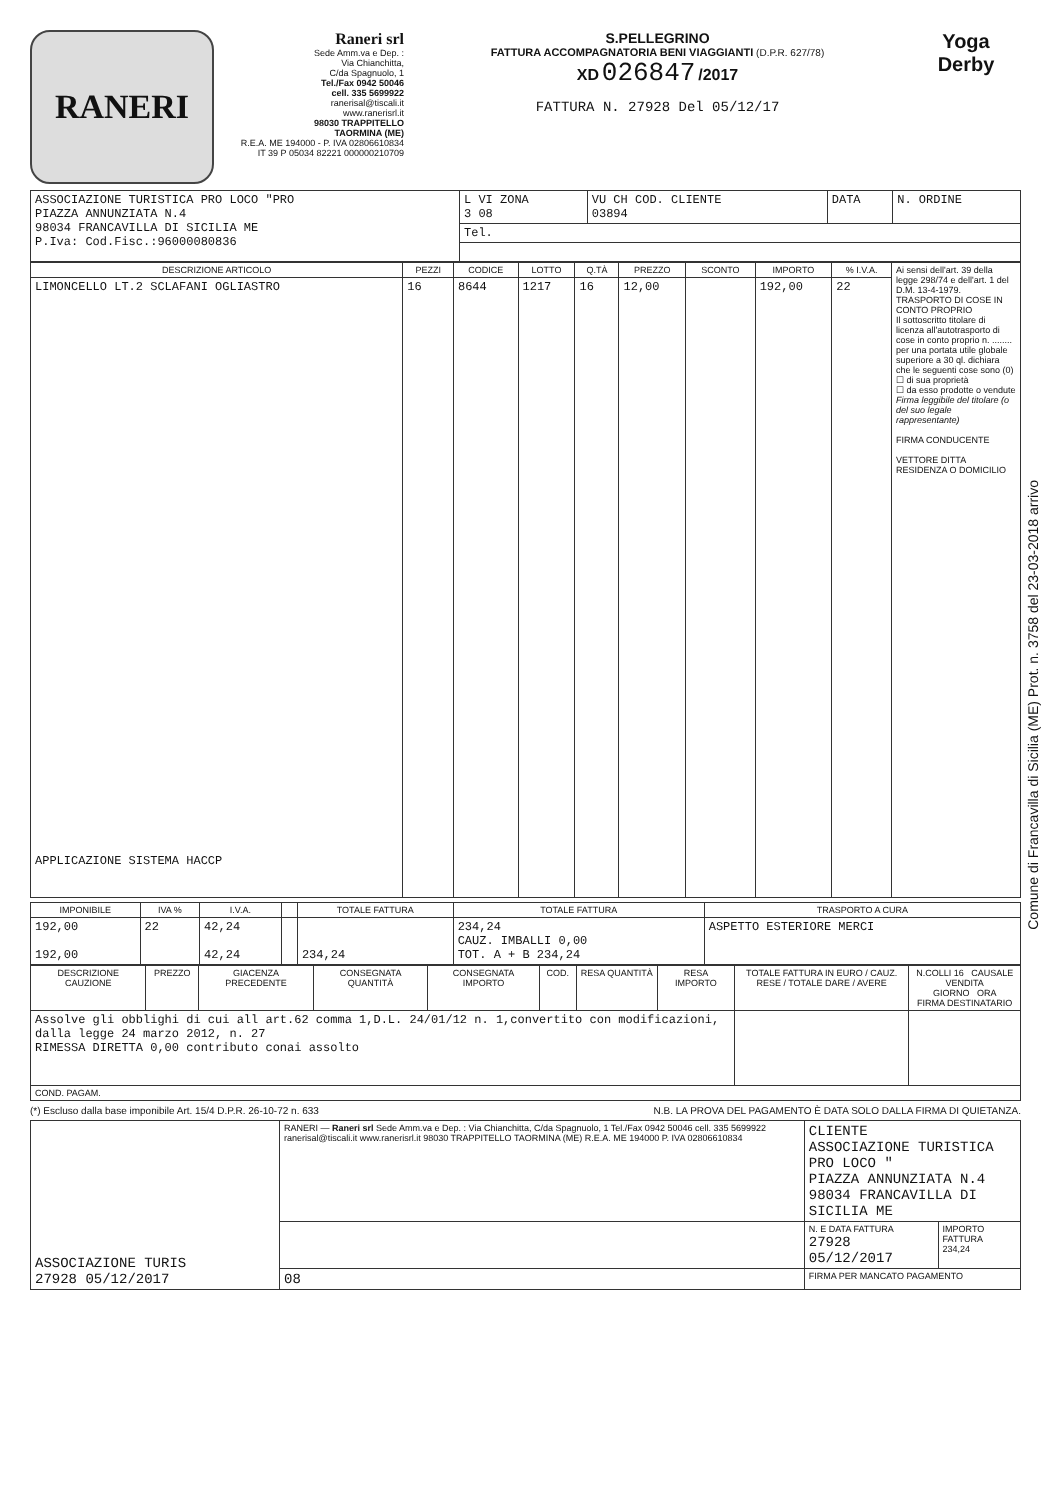RANERI
Raneri srl
Sede Amm.va e Dep. :
Via Chianchitta,
C/da Spagnuolo, 1
Tel./Fax 0942 50046
cell. 335 5699922
ranerisal@tiscali.it
www.ranerisrl.it
98030 TRAPPITELLO
TAORMINA (ME)
R.E.A. ME 194000 - P. IVA 02806610834
IT 39 P 05034 82221 000000210709
S.PELLEGRINO
FATTURA ACCOMPAGNATORIA BENI VIAGGIANTI (D.P.R. 627/78)
XD 026847 /2017
FATTURA N. 27928 Del 05/12/17
Yoga
Derby
| ASSOCIAZIONE TURISTICA PRO LOCO "PRO PIAZZA ANNUNZIATA N.4 98034 FRANCAVILLA DI SICILIA ME P.Iva: Cod.Fisc.:96000080836 | L VI ZONA 3 08 | VU CH COD. CLIENTE 03894 | DATA | N. ORDINE |
| | Tel. | | | |
| DESCRIZIONE ARTICOLO | PEZZI | CODICE | LOTTO | Q.TÀ | PREZZO | SCONTO | IMPORTO | % I.V.A. | Ai sensi dell'art. 39 della legge 298/74 e dell'art. 1 del D.M. 13-4-1979. TRASPORTO DI COSE IN CONTO PROPRIO Il sottoscritto titolare di licenza all'autotrasporto di cose in conto proprio n. ........ per una portata utile globale superiore a 30 ql. dichiara che le seguenti cose sono (0) ☐ di sua proprietà ☐ da esso prodotte o vendute Firma leggibile del titolare (o del suo legale rappresentante) FIRMA CONDUCENTE VETTORE DITTA RESIDENZA O DOMICILIO |
| --- | --- | --- | --- | --- | --- | --- | --- | --- | --- |
| LIMONCELLO LT.2 SCLAFANI OGLIASTRO APPLICAZIONE SISTEMA HACCP | 16 | 8644 | 1217 | 16 | 12,00 | | 192,00 | 22 | |
| IMPONIBILE | IVA % | I.V.A. | | TOTALE FATTURA | TOTALE FATTURA | TRASPORTO A CURA |
| --- | --- | --- | --- | --- | --- | --- |
| 192,00 192,00 | 22 | 42,24 42,24 | | 234,24 | 234,24 CAUZ. IMBALLI 0,00 TOT. A + B 234,24 | ASPETTO ESTERIORE MERCI |
| DESCRIZIONE CAUZIONE | PREZZO | GIACENZA PRECEDENTE | CONSEGNATA QUANTITÀ | CONSEGNATA IMPORTO | COD. | RESA QUANTITÀ | RESA IMPORTO | TOTALE FATTURA IN EURO / CAUZ. RESE / TOTALE DARE / AVERE | N.COLLI 16 CAUSALE VENDITA GIORNO ORA FIRMA DESTINATARIO |
| --- | --- | --- | --- | --- | --- | --- | --- | --- | --- |
| Assolve gli obblighi di cui all art.62 comma 1,D.L. 24/01/12 n. 1,convertito con modificazioni, dalla legge 24 marzo 2012, n. 27 RIMESSA DIRETTA 0,00 contributo conai assolto | | | | | | | | | |
| COND. PAGAM. | | | | | | | | | |
(*) Escluso dalla base imponibile Art. 15/4 D.P.R. 26-10-72 n. 633 N.B. LA PROVA DEL PAGAMENTO È DATA SOLO DALLA FIRMA DI QUIETANZA.
| ASSOCIAZIONE TURIS 27928 05/12/2017 | RANERI — Raneri srl Sede Amm.va e Dep. : Via Chianchitta, C/da Spagnuolo, 1 Tel./Fax 0942 50046 cell. 335 5699922 ranerisal@tiscali.it www.ranerisrl.it 98030 TRAPPITELLO TAORMINA (ME) R.E.A. ME 194000 P. IVA 02806610834 | CLIENTE ASSOCIAZIONE TURISTICA PRO LOCO " PIAZZA ANNUNZIATA N.4 98034 FRANCAVILLA DI SICILIA ME | |
| | | N. E DATA FATTURA 27928 05/12/2017 | IMPORTO FATTURA 234,24 |
| | 08 | FIRMA PER MANCATO PAGAMENTO | |
Comune di Francavilla di Sicilia (ME) Prot. n. 3758 del 23-03-2018 arrivo